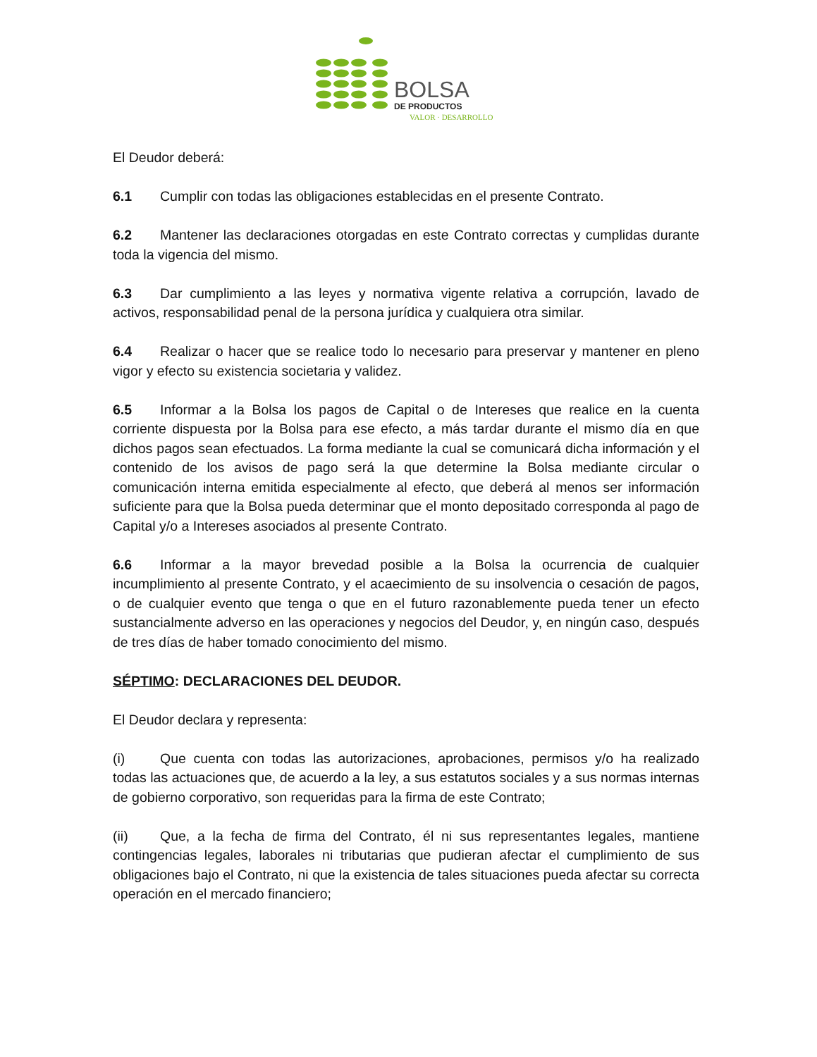BOLSA
DE PRODUCTOS
VALOR · DESARROLLO
El Deudor deberá:
6.1 Cumplir con todas las obligaciones establecidas en el presente Contrato.
6.2 Mantener las declaraciones otorgadas en este Contrato correctas y cumplidas durante toda la vigencia del mismo.
6.3 Dar cumplimiento a las leyes y normativa vigente relativa a corrupción, lavado de activos, responsabilidad penal de la persona jurídica y cualquiera otra similar.
6.4 Realizar o hacer que se realice todo lo necesario para preservar y mantener en pleno vigor y efecto su existencia societaria y validez.
6.5 Informar a la Bolsa los pagos de Capital o de Intereses que realice en la cuenta corriente dispuesta por la Bolsa para ese efecto, a más tardar durante el mismo día en que dichos pagos sean efectuados. La forma mediante la cual se comunicará dicha información y el contenido de los avisos de pago será la que determine la Bolsa mediante circular o comunicación interna emitida especialmente al efecto, que deberá al menos ser información suficiente para que la Bolsa pueda determinar que el monto depositado corresponda al pago de Capital y/o a Intereses asociados al presente Contrato.
6.6 Informar a la mayor brevedad posible a la Bolsa la ocurrencia de cualquier incumplimiento al presente Contrato, y el acaecimiento de su insolvencia o cesación de pagos, o de cualquier evento que tenga o que en el futuro razonablemente pueda tener un efecto sustancialmente adverso en las operaciones y negocios del Deudor, y, en ningún caso, después de tres días de haber tomado conocimiento del mismo.
SÉPTIMO: DECLARACIONES DEL DEUDOR.
El Deudor declara y representa:
(i) Que cuenta con todas las autorizaciones, aprobaciones, permisos y/o ha realizado todas las actuaciones que, de acuerdo a la ley, a sus estatutos sociales y a sus normas internas de gobierno corporativo, son requeridas para la firma de este Contrato;
(ii) Que, a la fecha de firma del Contrato, él ni sus representantes legales, mantiene contingencias legales, laborales ni tributarias que pudieran afectar el cumplimiento de sus obligaciones bajo el Contrato, ni que la existencia de tales situaciones pueda afectar su correcta operación en el mercado financiero;